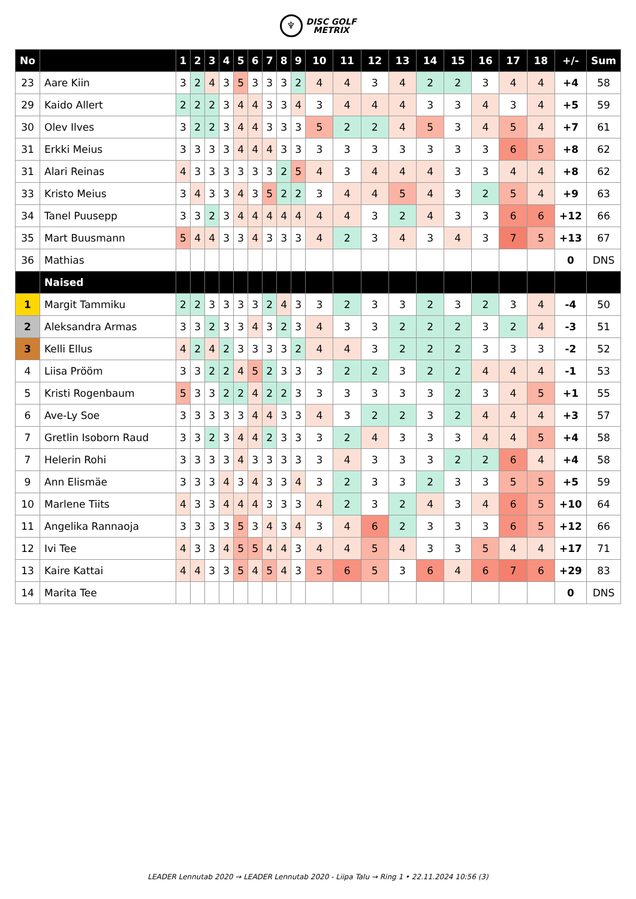♆ DISC GOLF
METRIX
| No | | 1 | 2 | 3 | 4 | 5 | 6 | 7 | 8 | 9 | 10 | 11 | 12 | 13 | 14 | 15 | 16 | 17 | 18 | +/- | Sum |
| --- | --- | --- | --- | --- | --- | --- | --- | --- | --- | --- | --- | --- | --- | --- | --- | --- | --- | --- | --- | --- | --- |
| 23 | Aare Kiin | 3 | 2 | 4 | 3 | 5 | 3 | 3 | 3 | 2 | 4 | 4 | 3 | 4 | 2 | 2 | 3 | 4 | 4 | +4 | 58 |
| 29 | Kaido Allert | 2 | 2 | 2 | 3 | 4 | 4 | 3 | 3 | 4 | 3 | 4 | 4 | 4 | 3 | 3 | 4 | 3 | 4 | +5 | 59 |
| 30 | Olev Ilves | 3 | 2 | 2 | 3 | 4 | 4 | 3 | 3 | 3 | 5 | 2 | 2 | 4 | 5 | 3 | 4 | 5 | 4 | +7 | 61 |
| 31 | Erkki Meius | 3 | 3 | 3 | 3 | 4 | 4 | 4 | 3 | 3 | 3 | 3 | 3 | 3 | 3 | 3 | 3 | 6 | 5 | +8 | 62 |
| 31 | Alari Reinas | 4 | 3 | 3 | 3 | 3 | 3 | 3 | 2 | 5 | 4 | 3 | 4 | 4 | 4 | 3 | 3 | 4 | 4 | +8 | 62 |
| 33 | Kristo Meius | 3 | 4 | 3 | 3 | 4 | 3 | 5 | 2 | 2 | 3 | 4 | 4 | 5 | 4 | 3 | 2 | 5 | 4 | +9 | 63 |
| 34 | Tanel Puusepp | 3 | 3 | 2 | 3 | 4 | 4 | 4 | 4 | 4 | 4 | 4 | 3 | 2 | 4 | 3 | 3 | 6 | 6 | +12 | 66 |
| 35 | Mart Buusmann | 5 | 4 | 4 | 3 | 3 | 4 | 3 | 3 | 3 | 4 | 2 | 3 | 4 | 3 | 4 | 3 | 7 | 5 | +13 | 67 |
| 36 | Mathias | | | | | | | | | | | | | | | | | | | 0 | DNS |
| | Naised | | | | | | | | | | | | | | | | | | | | |
| 1 | Margit Tammiku | 2 | 2 | 3 | 3 | 3 | 3 | 2 | 4 | 3 | 3 | 2 | 3 | 3 | 2 | 3 | 2 | 3 | 4 | -4 | 50 |
| 2 | Aleksandra Armas | 3 | 3 | 2 | 3 | 3 | 4 | 3 | 2 | 3 | 4 | 3 | 3 | 2 | 2 | 2 | 3 | 2 | 4 | -3 | 51 |
| 3 | Kelli Ellus | 4 | 2 | 4 | 2 | 3 | 3 | 3 | 3 | 2 | 4 | 4 | 3 | 2 | 2 | 2 | 3 | 3 | 3 | -2 | 52 |
| 4 | Liisa Prööm | 3 | 3 | 2 | 2 | 4 | 5 | 2 | 3 | 3 | 3 | 2 | 2 | 3 | 2 | 2 | 4 | 4 | 4 | -1 | 53 |
| 5 | Kristi Rogenbaum | 5 | 3 | 3 | 2 | 2 | 4 | 2 | 2 | 3 | 3 | 3 | 3 | 3 | 3 | 2 | 3 | 4 | 5 | +1 | 55 |
| 6 | Ave-Ly Soe | 3 | 3 | 3 | 3 | 3 | 4 | 4 | 3 | 3 | 4 | 3 | 2 | 2 | 3 | 2 | 4 | 4 | 4 | +3 | 57 |
| 7 | Gretlin Isoborn Raud | 3 | 3 | 2 | 3 | 4 | 4 | 2 | 3 | 3 | 3 | 2 | 4 | 3 | 3 | 3 | 4 | 4 | 5 | +4 | 58 |
| 7 | Helerin Rohi | 3 | 3 | 3 | 3 | 4 | 3 | 3 | 3 | 3 | 3 | 4 | 3 | 3 | 3 | 2 | 2 | 6 | 4 | +4 | 58 |
| 9 | Ann Elismäe | 3 | 3 | 3 | 4 | 3 | 4 | 3 | 3 | 4 | 3 | 2 | 3 | 3 | 2 | 3 | 3 | 5 | 5 | +5 | 59 |
| 10 | Marlene Tiits | 4 | 3 | 3 | 4 | 4 | 4 | 3 | 3 | 3 | 4 | 2 | 3 | 2 | 4 | 3 | 4 | 6 | 5 | +10 | 64 |
| 11 | Angelika Rannaoja | 3 | 3 | 3 | 3 | 5 | 3 | 4 | 3 | 4 | 3 | 4 | 6 | 2 | 3 | 3 | 3 | 6 | 5 | +12 | 66 |
| 12 | Ivi Tee | 4 | 3 | 3 | 4 | 5 | 5 | 4 | 4 | 3 | 4 | 4 | 5 | 4 | 3 | 3 | 5 | 4 | 4 | +17 | 71 |
| 13 | Kaire Kattai | 4 | 4 | 3 | 3 | 5 | 4 | 5 | 4 | 3 | 5 | 6 | 5 | 3 | 6 | 4 | 6 | 7 | 6 | +29 | 83 |
| 14 | Marita Tee | | | | | | | | | | | | | | | | | | | 0 | DNS |
LEADER Lennutab 2020 → LEADER Lennutab 2020 - Liipa Talu → Ring 1 • 22.11.2024 10:56 (3)